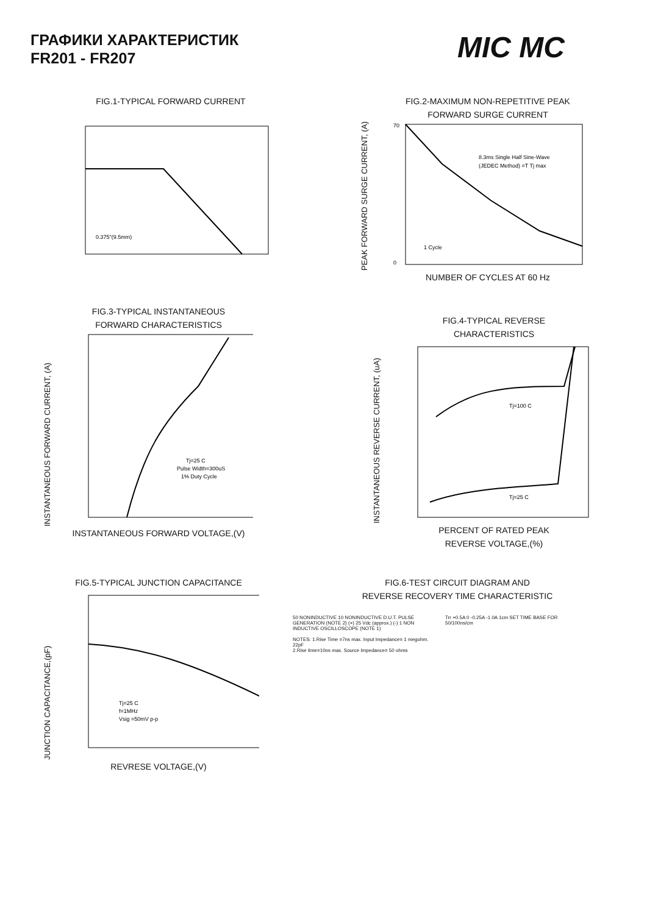ГРАФИКИ ХАРАКТЕРИСТИК
FR201 - FR207
MIC MC
FIG.1-TYPICAL FORWARD CURRENT
0.375"(9.5mm)
FIG.2-MAXIMUM NON-REPETITIVE PEAK
FORWARD SURGE CURRENT
PEAK FORWARD SURGE CURRENT, (A)
8.3ms Single Half Sine-Wave
(JEDEC Method) =T Tj max
1 Cycle
70
0
NUMBER OF CYCLES AT 60 Hz
FIG.3-TYPICAL INSTANTANEOUS
FORWARD CHARACTERISTICS
INSTANTANEOUS FORWARD CURRENT, (A)
Tj=25 C
Pulse Width=300uS
1% Duty Cycle
INSTANTANEOUS FORWARD VOLTAGE,(V)
FIG.4-TYPICAL REVERSE
CHARACTERISTICS
INSTANTANEOUS REVERSE CURRENT, (uA)
Tj=100 C
Tj=25 C
PERCENT OF RATED PEAK
REVERSE VOLTAGE,(%)
FIG.5-TYPICAL JUNCTION CAPACITANCE
JUNCTION CAPACITANCE,(pF)
Tj=25 C
f=1MHz
Vsig =50mV p-p
REVRESE VOLTAGE,(V)
FIG.6-TEST CIRCUIT DIAGRAM AND
REVERSE RECOVERY TIME CHARACTERISTIC
50 NONINDUCTIVE 10 NONINDUCTIVE D.U.T. PULSE GENERATION (NOTE 2) (+) 25 Vdc (approx.) (-) 1 NON INDUCTIVE OSCILLOSCOPE (NOTE 1)
NOTES: 1.Rise Time =7ns max. Input Impedance= 1 megohm. 22pF
2.Rise time=10ns max. Source Impedance= 50 ohms
Trr +0.5A 0 -0.25A -1.0A 1cm SET TIME BASE FOR 50/100ns/cm